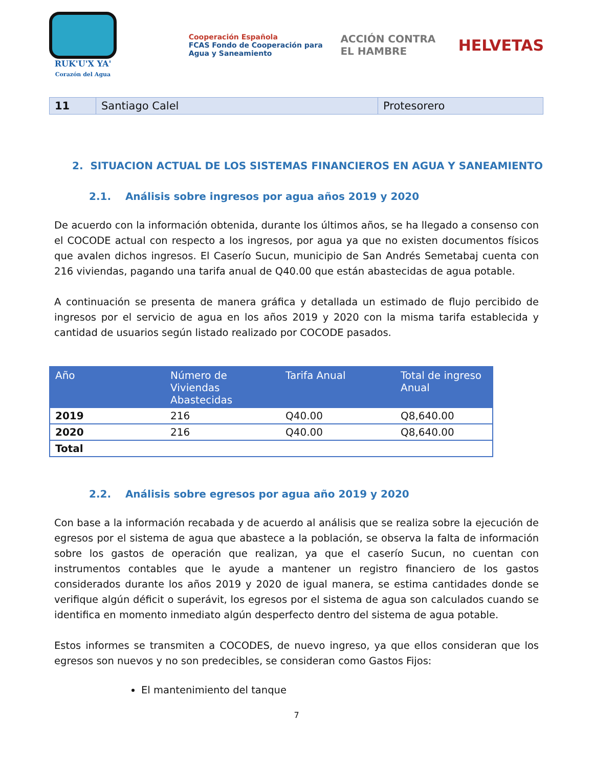RUK'U'X YA'
Corazón del Agua
Cooperación Española
FCAS Fondo de Cooperación para Agua y Saneamiento
ACCIÓN CONTRA EL HAMBRE
HELVETAS
| 11 | Santiago Calel | Protesorero |
2. SITUACION ACTUAL DE LOS SISTEMAS FINANCIEROS EN AGUA Y SANEAMIENTO
2.1. Análisis sobre ingresos por agua años 2019 y 2020
De acuerdo con la información obtenida, durante los últimos años, se ha llegado a consenso con el COCODE actual con respecto a los ingresos, por agua ya que no existen documentos físicos que avalen dichos ingresos. El Caserío Sucun, municipio de San Andrés Semetabaj cuenta con 216 viviendas, pagando una tarifa anual de Q40.00 que están abastecidas de agua potable.
A continuación se presenta de manera gráfica y detallada un estimado de flujo percibido de ingresos por el servicio de agua en los años 2019 y 2020 con la misma tarifa establecida y cantidad de usuarios según listado realizado por COCODE pasados.
| Año | Número de Viviendas Abastecidas | Tarifa Anual | Total de ingreso Anual |
| --- | --- | --- | --- |
| 2019 | 216 | Q40.00 | Q8,640.00 |
| 2020 | 216 | Q40.00 | Q8,640.00 |
| Total | | | |
2.2. Análisis sobre egresos por agua año 2019 y 2020
Con base a la información recabada y de acuerdo al análisis que se realiza sobre la ejecución de egresos por el sistema de agua que abastece a la población, se observa la falta de información sobre los gastos de operación que realizan, ya que el caserío Sucun, no cuentan con instrumentos contables que le ayude a mantener un registro financiero de los gastos considerados durante los años 2019 y 2020 de igual manera, se estima cantidades donde se verifique algún déficit o superávit, los egresos por el sistema de agua son calculados cuando se identifica en momento inmediato algún desperfecto dentro del sistema de agua potable.
Estos informes se transmiten a COCODES, de nuevo ingreso, ya que ellos consideran que los egresos son nuevos y no son predecibles, se consideran como Gastos Fijos:
El mantenimiento del tanque
7